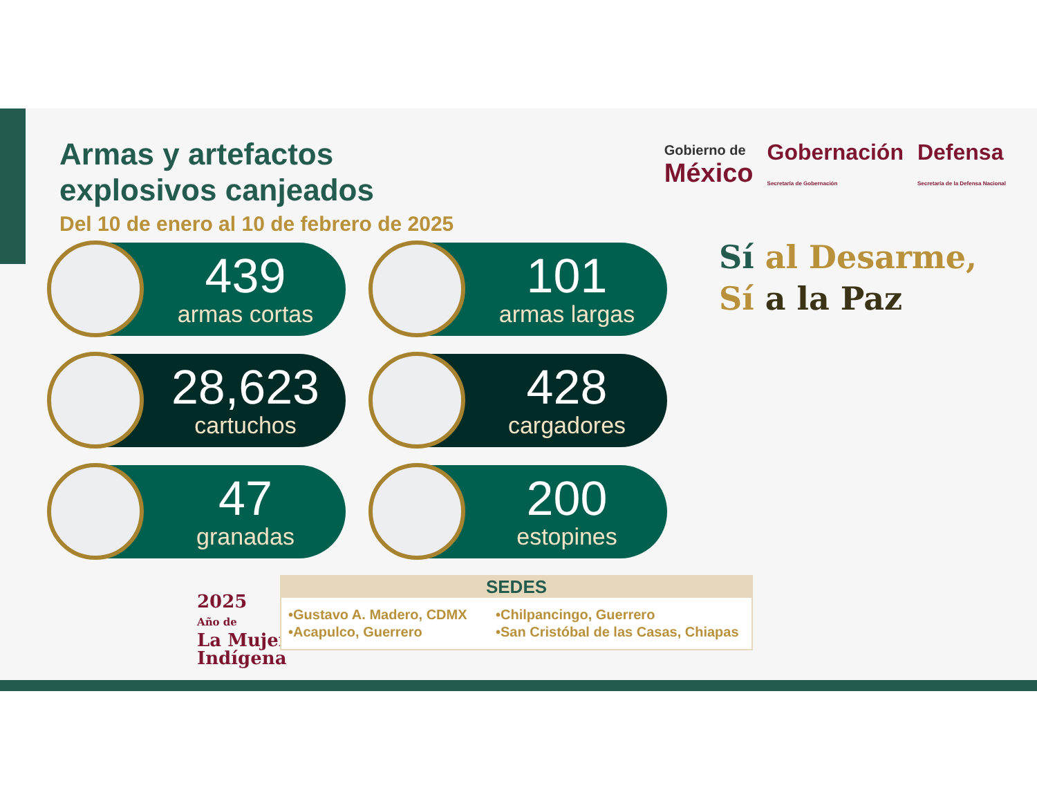Armas y artefactos
explosivos canjeados
Del 10 de enero al 10 de febrero de 2025
439
armas cortas
101
armas largas
28,623
cartuchos
428
cargadores
47
granadas
200
estopines
Gobierno de
México
Gobernación
Secretaría de Gobernación
Defensa
Secretaría de la Defensa Nacional
Sí al Desarme,
Sí a la Paz
2025
Año de
La Mujer
Indígena
SEDES
•Gustavo A. Madero, CDMX
•Acapulco, Guerrero •Chilpancingo, Guerrero
•San Cristóbal de las Casas, Chiapas